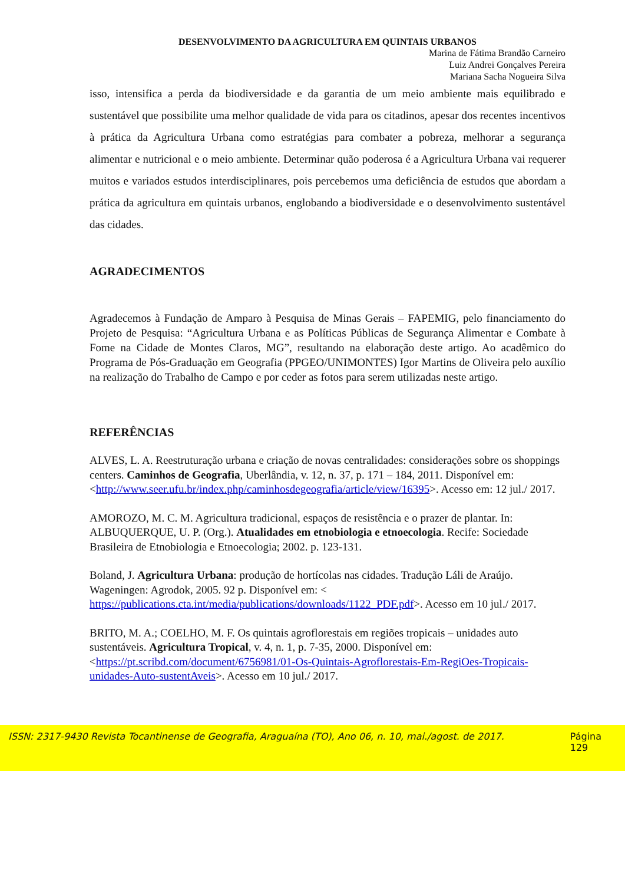DESENVOLVIMENTO DA AGRICULTURA EM QUINTAIS URBANOS
Marina de Fátima Brandão Carneiro
Luiz Andrei Gonçalves Pereira
Mariana Sacha Nogueira Silva
isso, intensifica a perda da biodiversidade e da garantia de um meio ambiente mais equilibrado e sustentável que possibilite uma melhor qualidade de vida para os citadinos, apesar dos recentes incentivos à prática da Agricultura Urbana como estratégias para combater a pobreza, melhorar a segurança alimentar e nutricional e o meio ambiente. Determinar quão poderosa é a Agricultura Urbana vai requerer muitos e variados estudos interdisciplinares, pois percebemos uma deficiência de estudos que abordam a prática da agricultura em quintais urbanos, englobando a biodiversidade e o desenvolvimento sustentável das cidades.
AGRADECIMENTOS
Agradecemos à Fundação de Amparo à Pesquisa de Minas Gerais – FAPEMIG, pelo financiamento do Projeto de Pesquisa: “Agricultura Urbana e as Políticas Públicas de Segurança Alimentar e Combate à Fome na Cidade de Montes Claros, MG”, resultando na elaboração deste artigo. Ao acadêmico do Programa de Pós-Graduação em Geografia (PPGEO/UNIMONTES) Igor Martins de Oliveira pelo auxílio na realização do Trabalho de Campo e por ceder as fotos para serem utilizadas neste artigo.
REFERÊNCIAS
ALVES, L. A. Reestruturação urbana e criação de novas centralidades: considerações sobre os shoppings centers. Caminhos de Geografia, Uberlândia, v. 12, n. 37, p. 171 – 184, 2011. Disponível em: <http://www.seer.ufu.br/index.php/caminhosdegeografia/article/view/16395>. Acesso em: 12 jul./ 2017.
AMOROZO, M. C. M. Agricultura tradicional, espaços de resistência e o prazer de plantar. In: ALBUQUERQUE, U. P. (Org.). Atualidades em etnobiologia e etnoecologia. Recife: Sociedade Brasileira de Etnobiologia e Etnoecologia; 2002. p. 123-131.
Boland, J. Agricultura Urbana: produção de hortícolas nas cidades. Tradução Láli de Araújo. Wageningen: Agrodok, 2005. 92 p. Disponível em: < https://publications.cta.int/media/publications/downloads/1122_PDF.pdf>. Acesso em 10 jul./ 2017.
BRITO, M. A.; COELHO, M. F. Os quintais agroflorestais em regiões tropicais – unidades auto sustentáveis. Agricultura Tropical, v. 4, n. 1, p. 7-35, 2000. Disponível em: <https://pt.scribd.com/document/6756981/01-Os-Quintais-Agroflorestais-Em-RegiOes-Tropicais-unidades-Auto-sustentAveis>. Acesso em 10 jul./ 2017.
ISSN: 2317-9430 Revista Tocantinense de Geografia, Araguaína (TO), Ano 06, n. 10, mai./agost. de 2017. Página
129